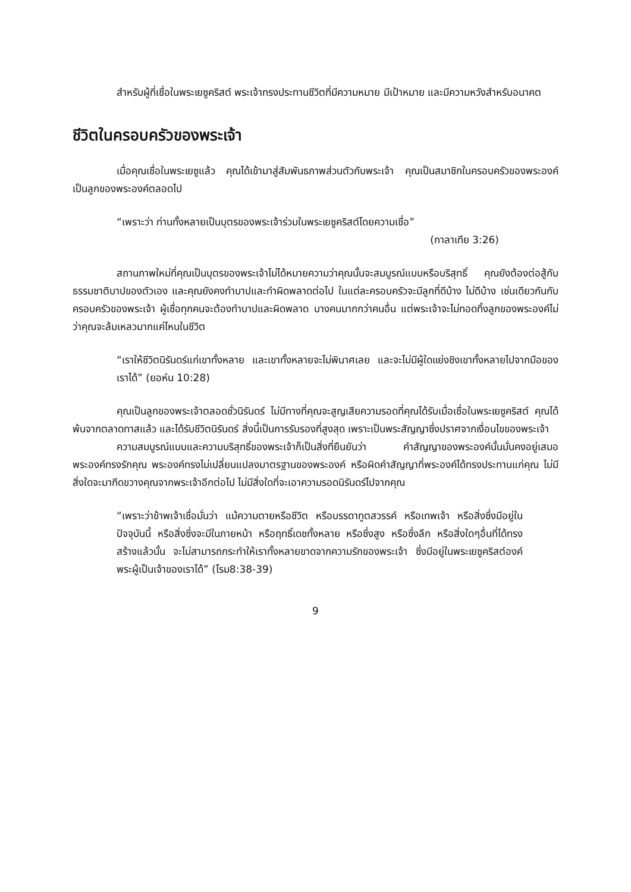สำหรับผู้ที่เชื่อในพระเยซูคริสต์ พระเจ้าทรงประทานชีวิตที่มีความหมาย มีเป้าหมาย และมีความหวังสำหรับอนาคต
ชีวิตในครอบครัวของพระเจ้า
เมื่อคุณเชื่อในพระเยซูแล้ว คุณได้เข้ามาสู่สัมพันธภาพส่วนตัวกับพระเจ้า คุณเป็นสมาชิกในครอบครัวของพระองค์ เป็นลูกของพระองค์ตลอดไป
“เพราะว่า ท่านทั้งหลายเป็นบุตรของพระเจ้าร่วมในพระเยซูคริสต์โดยความเชื่อ”
(กาลาเทีย 3:26)
สถานภาพใหม่ที่คุณเป็นบุตรของพระเจ้าไม่ได้หมายความว่าคุณนั้นจะสมบูรณ์แบบหรือบริสุทธิ์ คุณยังต้องต่อสู้กับธรรมชาติบาปของตัวเอง และคุณยังคงทำบาปและทำผิดพลาดต่อไป ในแต่ละครอบครัวจะมีลูกที่ดีบ้าง ไม่ดีบ้าง เช่นเดียวกันกับครอบครัวของพระเจ้า ผู้เชื่อทุกคนจะต้องทำบาปและผิดพลาด บางคนมากกว่าคนอื่น แต่พระเจ้าจะไม่ทอดทิ้งลูกของพระองค์ไม่ว่าคุณจะล้มเหลวมากแค่ไหนในชีวิต
“เราให้ชีวิตนิรันดร์แก่เขาทั้งหลาย และเขาทั้งหลายจะไม่พินาศเลย และจะไม่มีผู้ใดแย่งชิงเขาทั้งหลายไปจากมือของเราได้” (ยอห์น 10:28)
คุณเป็นลูกของพระเจ้าตลอดชั่วนิรันดร์ ไม่มีทางที่คุณจะสูญเสียความรอดที่คุณได้รับเมื่อเชื่อในพระเยซูคริสต์ คุณได้พ้นจากตลาดทาสแล้ว และได้รับชีวิตนิรันดร์ สิ่งนี้เป็นการรับรองที่สูงสุด เพราะเป็นพระสัญญาซึ่งปราศจากเงื่อนไขของพระเจ้า
ความสมบูรณ์แบบและความบริสุทธิ์ของพระเจ้าก็เป็นสิ่งที่ยืนยันว่า คำสัญญาของพระองค์นั้นมั่นคงอยู่เสมอ พระองค์ทรงรักคุณ พระองค์ทรงไม่เปลี่ยนแปลงมาตรฐานของพระองค์ หรือผิดคำสัญญาที่พระองค์ได้ทรงประทานแก่คุณ ไม่มีสิ่งใดจะมากีดขวางคุณจากพระเจ้าอีกต่อไป ไม่มีสิ่งใดที่จะเอาความรอดนิรันดร์ไปจากคุณ
“เพราะว่าข้าพเจ้าเชื่อมั่นว่า แม้ความตายหรือชีวิต หรือบรรดาทูตสวรรค์ หรือเทพเจ้า หรือสิ่งซึ่งมีอยู่ในปัจจุบันนี้ หรือสิ่งซึ่งจะมีในภายหน้า หรือฤทธิ์เดชทั้งหลาย หรือซึ่งสูง หรือซึ่งลึก หรือสิ่งใดๆอื่นที่ได้ทรงสร้างแล้วนั้น จะไม่สามารถกระทำให้เราทั้งหลายขาดจากความรักของพระเจ้า ซึ่งมีอยู่ในพระเยซูคริสต์องค์พระผู้เป็นเจ้าของเราได้” (โรม8:38-39)
9